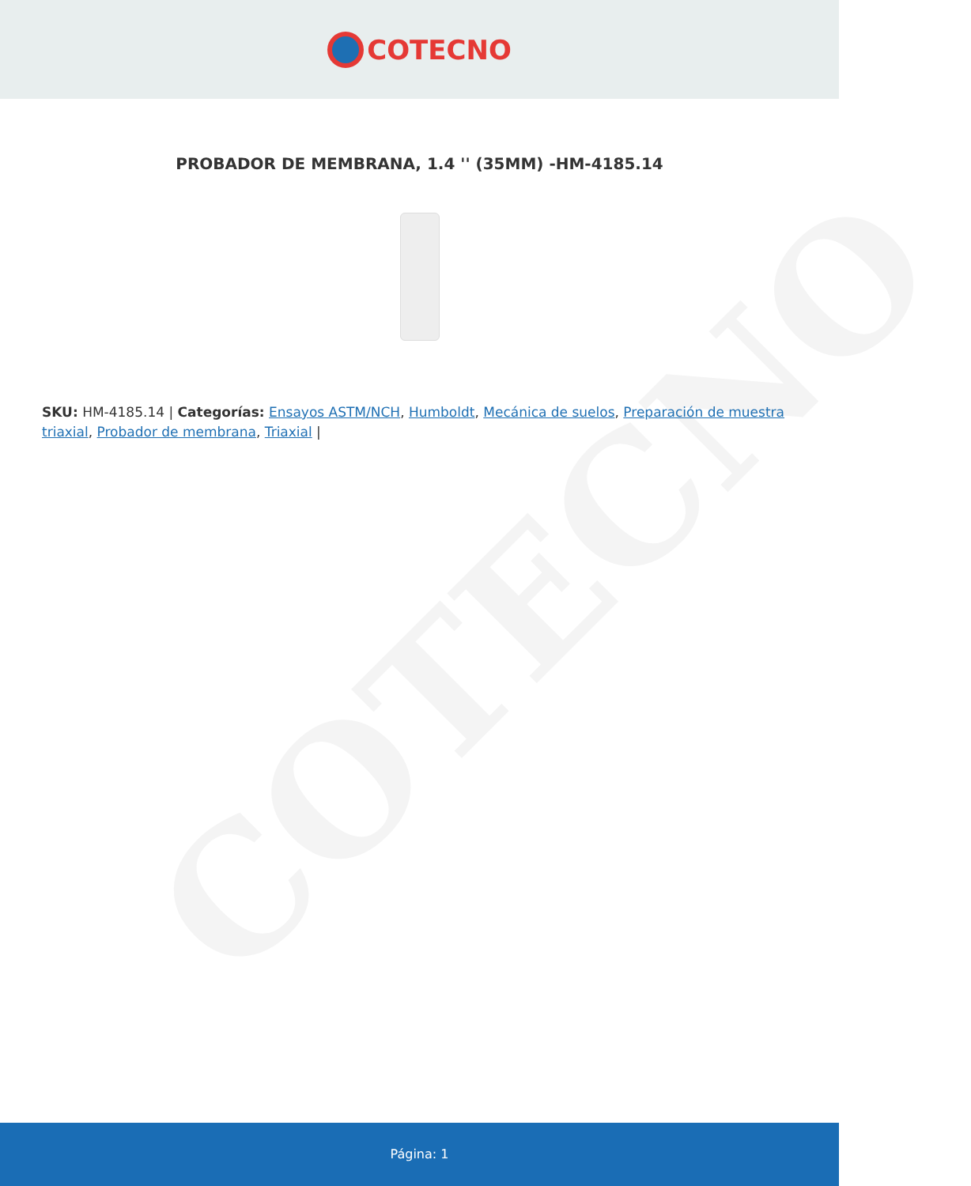COTECNO
COTECNO
PROBADOR DE MEMBRANA, 1.4 '' (35MM) -HM-4185.14
SKU: HM-4185.14 | Categorías: Ensayos ASTM/NCH, Humboldt, Mecánica de suelos, Preparación de muestra triaxial, Probador de membrana, Triaxial |
Página: 1